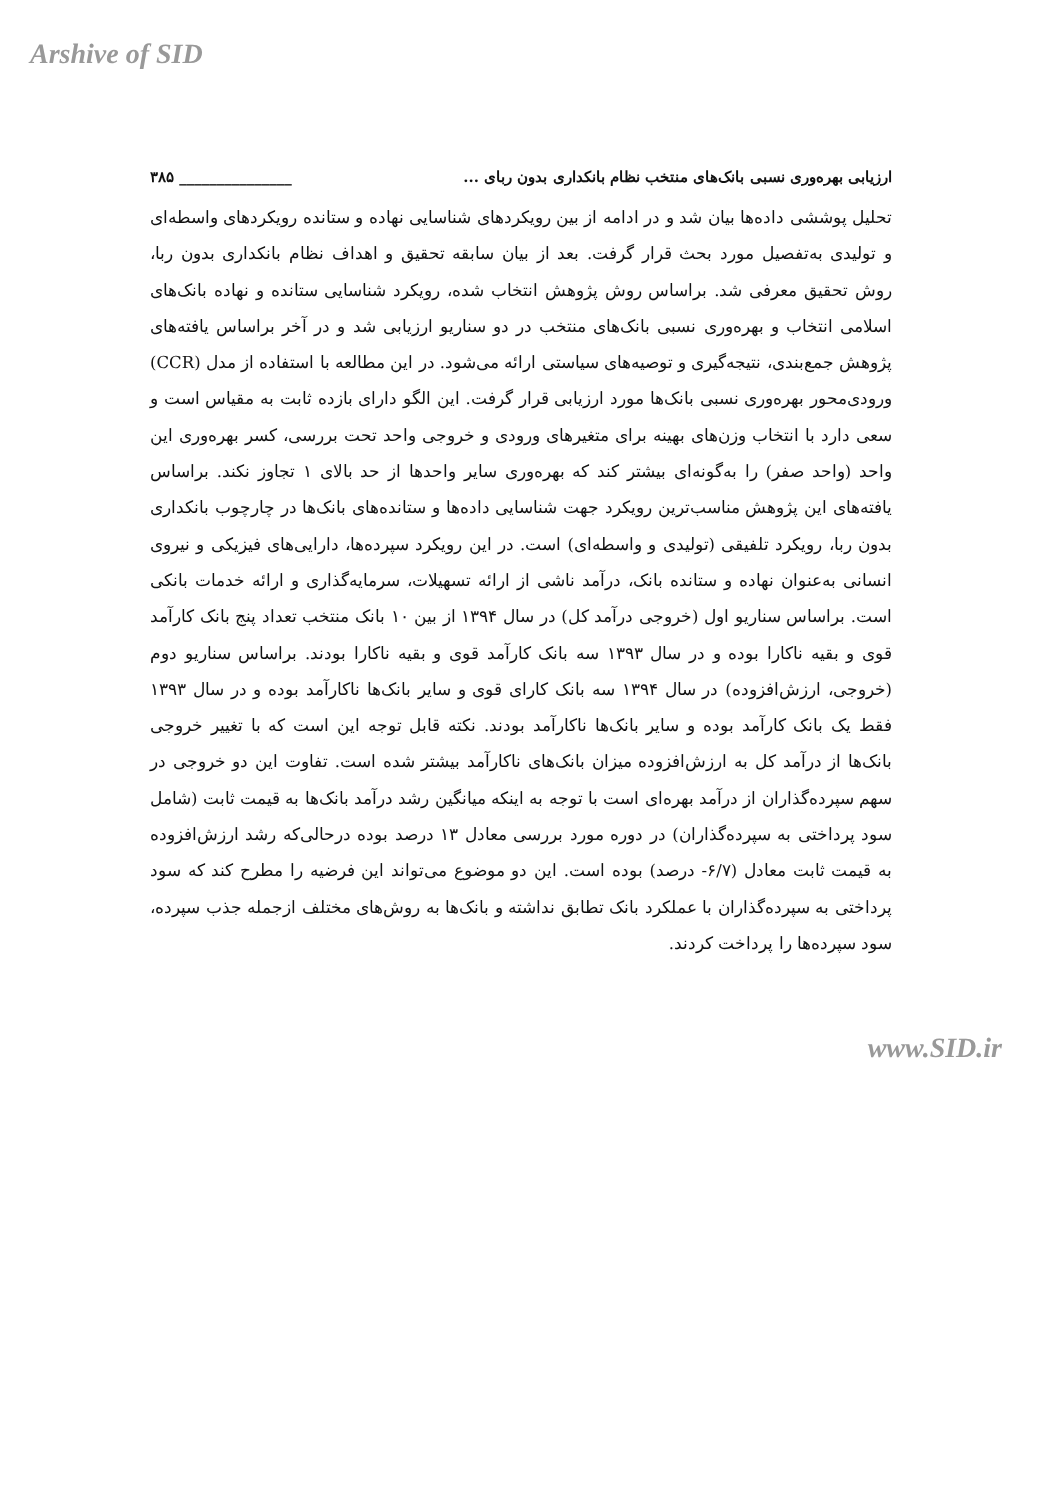Arshive of SID
ارزیابی بهره‌وری نسبی بانک‌های منتخب نظام بانکداری بدون ربای ... _______________ ۳۸۵
تحلیل پوششی داده‌ها بیان شد و در ادامه از بین رویکردهای شناسایی نهاده و ستانده رویکردهای واسطه‌ای و تولیدی به‌تفصیل مورد بحث قرار گرفت. بعد از بیان سابقه تحقیق و اهداف نظام بانکداری بدون ربا، روش تحقیق معرفی شد. براساس روش پژوهش انتخاب شده، رویکرد شناسایی ستانده و نهاده بانک‌های اسلامی انتخاب و بهره‌وری نسبی بانک‌های منتخب در دو سناریو ارزیابی شد و در آخر براساس یافته‌های پژوهش جمع‌بندی، نتیجه‌گیری و توصیه‌های سیاستی ارائه می‌شود. در این مطالعه با استفاده از مدل (CCR) ورودی‌محور بهره‌وری نسبی بانک‌ها مورد ارزیابی قرار گرفت. این الگو دارای بازده ثابت به مقیاس است و سعی دارد با انتخاب وزن‌های بهینه برای متغیرهای ورودی و خروجی واحد تحت بررسی، کسر بهره‌وری این واحد (واحد صفر) را به‌گونه‌ای بیشتر کند که بهره‌وری سایر واحدها از حد بالای ۱ تجاوز نکند. براساس یافته‌های این پژوهش مناسب‌ترین رویکرد جهت شناسایی داده‌ها و ستانده‌های بانک‌ها در چارچوب بانکداری بدون ربا، رویکرد تلفیقی (تولیدی و واسطه‌ای) است. در این رویکرد سپرده‌ها، دارایی‌های فیزیکی و نیروی انسانی به‌عنوان نهاده و ستانده بانک، درآمد ناشی از ارائه تسهیلات، سرمایه‌گذاری و ارائه خدمات بانکی است. براساس سناریو اول (خروجی درآمد کل) در سال ۱۳۹۴ از بین ۱۰ بانک منتخب تعداد پنج بانک کارآمد قوی و بقیه ناکارا بوده و در سال ۱۳۹۳ سه بانک کارآمد قوی و بقیه ناکارا بودند. براساس سناریو دوم (خروجی، ارزش‌افزوده) در سال ۱۳۹۴ سه بانک کارای قوی و سایر بانک‌ها ناکارآمد بوده و در سال ۱۳۹۳ فقط یک بانک کارآمد بوده و سایر بانک‌ها ناکارآمد بودند. نکته قابل توجه این است که با تغییر خروجی بانک‌ها از درآمد کل به ارزش‌افزوده میزان بانک‌های ناکارآمد بیشتر شده است. تفاوت این دو خروجی در سهم سپرده‌گذاران از درآمد بهره‌ای است با توجه به اینکه میانگین رشد درآمد بانک‌ها به قیمت ثابت (شامل سود پرداختی به سپرده‌گذاران) در دوره مورد بررسی معادل ۱۳ درصد بوده درحالی‌که رشد ارزش‌افزوده به قیمت ثابت معادل (۶/۷- درصد) بوده است. این دو موضوع می‌تواند این فرضیه را مطرح کند که سود پرداختی به سپرده‌گذاران با عملکرد بانک تطابق نداشته و بانک‌ها به روش‌های مختلف ازجمله جذب سپرده، سود سپرده‌ها را پرداخت کردند.
www.SID.ir